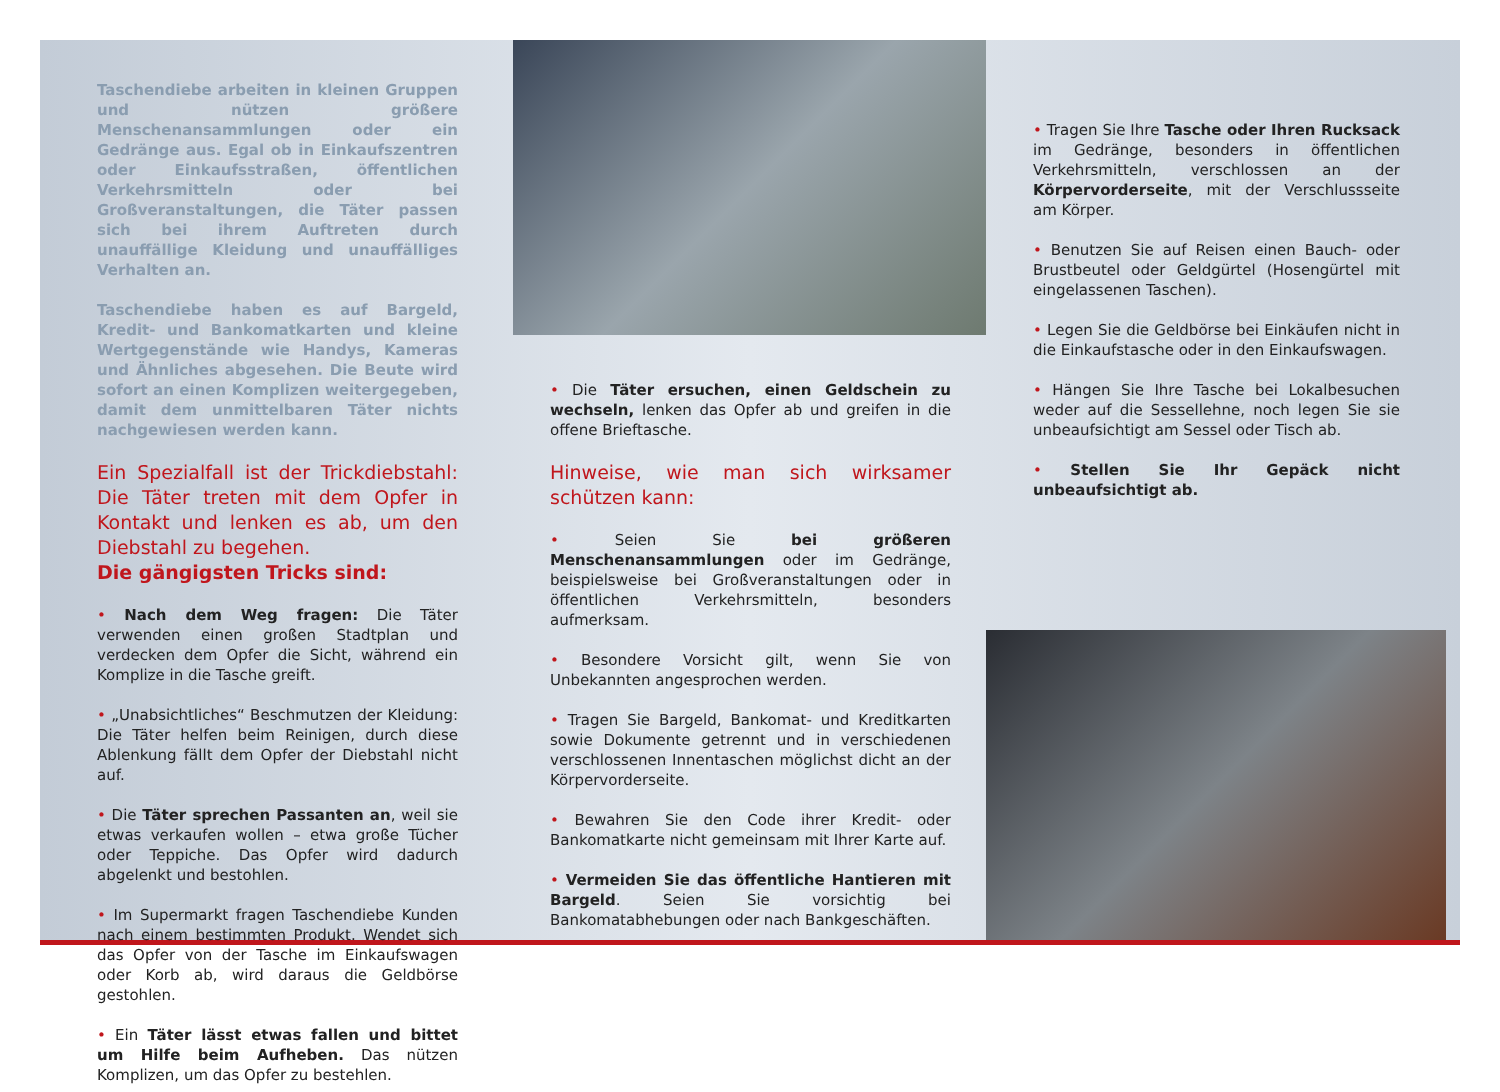Taschendiebe arbeiten in kleinen Gruppen und nützen größere Menschenansammlungen oder ein Gedränge aus. Egal ob in Einkaufszentren oder Einkaufsstraßen, öffentlichen Verkehrsmitteln oder bei Großveranstaltungen, die Täter passen sich bei ihrem Auftreten durch unauffällige Kleidung und unauffälliges Verhalten an.
Taschendiebe haben es auf Bargeld, Kredit- und Bankomatkarten und kleine Wertgegenstände wie Handys, Kameras und Ähnliches abgesehen. Die Beute wird sofort an einen Komplizen weitergegeben, damit dem unmittelbaren Täter nichts nachgewiesen werden kann.
Ein Spezialfall ist der Trickdiebstahl: Die Täter treten mit dem Opfer in Kontakt und lenken es ab, um den Diebstahl zu begehen.
Die gängigsten Tricks sind:
• Nach dem Weg fragen: Die Täter verwenden einen großen Stadtplan und verdecken dem Opfer die Sicht, während ein Komplize in die Tasche greift.
• „Unabsichtliches“ Beschmutzen der Kleidung: Die Täter helfen beim Reinigen, durch diese Ablenkung fällt dem Opfer der Diebstahl nicht auf.
• Die Täter sprechen Passanten an, weil sie etwas verkaufen wollen – etwa große Tücher oder Teppiche. Das Opfer wird dadurch abgelenkt und bestohlen.
• Im Supermarkt fragen Taschendiebe Kunden nach einem bestimmten Produkt. Wendet sich das Opfer von der Tasche im Einkaufswagen oder Korb ab, wird daraus die Geldbörse gestohlen.
• Ein Täter lässt etwas fallen und bittet um Hilfe beim Aufheben. Das nützen Komplizen, um das Opfer zu bestehlen.
• Die Täter ersuchen, einen Geldschein zu wechseln, lenken das Opfer ab und greifen in die offene Brieftasche.
Hinweise, wie man sich wirksamer schützen kann:
• Seien Sie bei größeren Menschenansammlungen oder im Gedränge, beispielsweise bei Großveranstaltungen oder in öffentlichen Verkehrsmitteln, besonders aufmerksam.
• Besondere Vorsicht gilt, wenn Sie von Unbekannten angesprochen werden.
• Tragen Sie Bargeld, Bankomat- und Kreditkarten sowie Dokumente getrennt und in verschiedenen verschlossenen Innentaschen möglichst dicht an der Körpervorderseite.
• Bewahren Sie den Code ihrer Kredit- oder Bankomatkarte nicht gemeinsam mit Ihrer Karte auf.
• Vermeiden Sie das öffentliche Hantieren mit Bargeld. Seien Sie vorsichtig bei Bankomatabhebungen oder nach Bankgeschäften.
• Tragen Sie Ihre Tasche oder Ihren Rucksack im Gedränge, besonders in öffentlichen Verkehrsmitteln, verschlossen an der Körpervorderseite, mit der Verschlussseite am Körper.
• Benutzen Sie auf Reisen einen Bauch- oder Brustbeutel oder Geldgürtel (Hosengürtel mit eingelassenen Taschen).
• Legen Sie die Geldbörse bei Einkäufen nicht in die Einkaufstasche oder in den Einkaufswagen.
• Hängen Sie Ihre Tasche bei Lokalbesuchen weder auf die Sessellehne, noch legen Sie sie unbeaufsichtigt am Sessel oder Tisch ab.
• Stellen Sie Ihr Gepäck nicht unbeaufsichtigt ab.